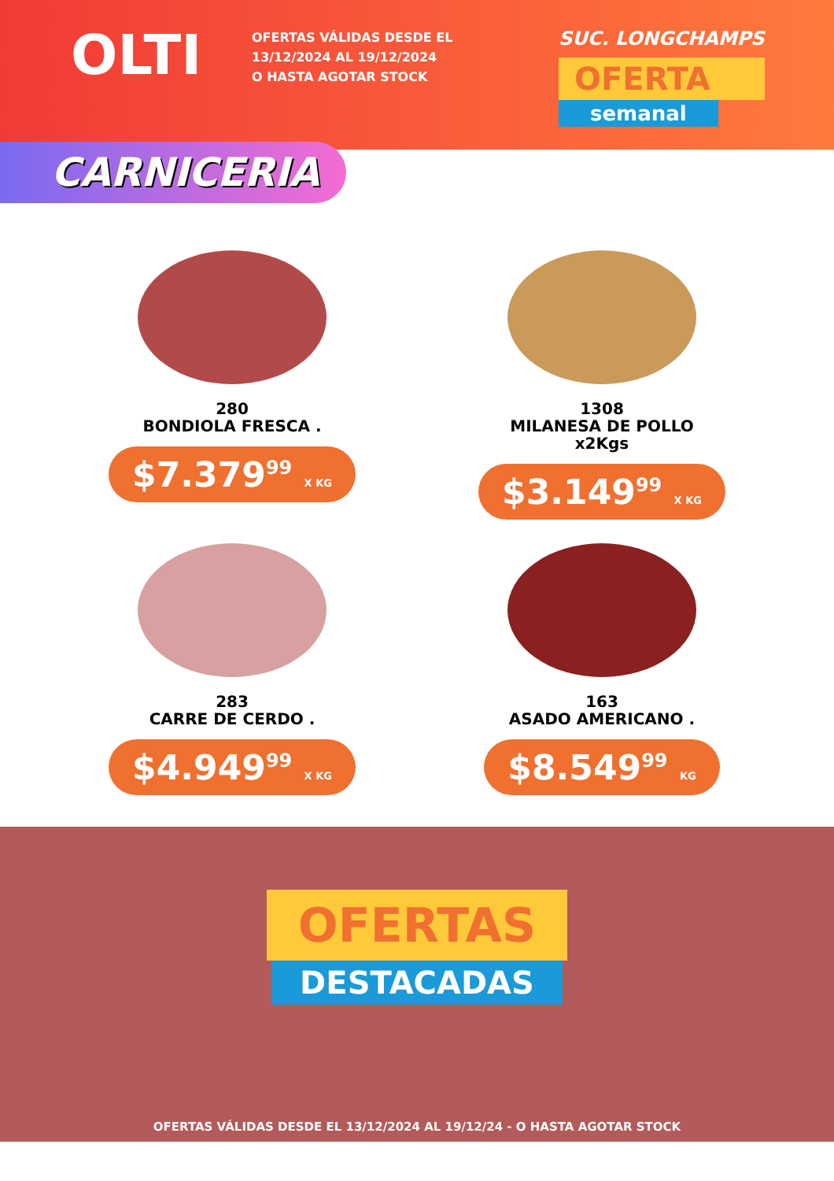OLTI
OFERTAS VÁLIDAS DESDE EL
13/12/2024 AL 19/12/2024
O HASTA AGOTAR STOCK
SUC. LONGCHAMPS
OFERTA
semanal
CARNICERIA
280
BONDIOLA FRESCA .
$7.379<sup>99</sup> X KG
1308
MILANESA DE POLLO
x2Kgs
$3.149<sup>99</sup> X KG
283
CARRE DE CERDO .
$4.949<sup>99</sup> X KG
163
ASADO AMERICANO .
$8.549<sup>99</sup> KG
OFERTAS
DESTACADAS
OFERTAS VÁLIDAS DESDE EL 13/12/2024 AL 19/12/24 - O HASTA AGOTAR STOCK